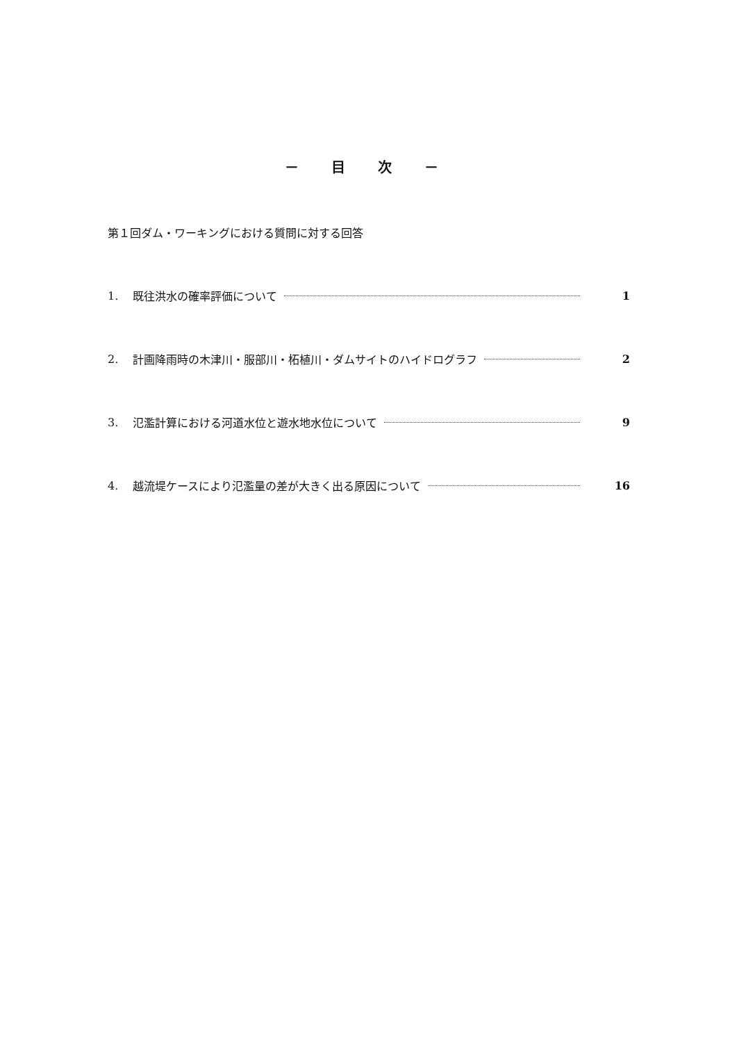－ 目 次 －
第１回ダム・ワーキングにおける質問に対する回答
1. 既往洪水の確率評価について 1
2. 計画降雨時の木津川・服部川・柘植川・ダムサイトのハイドログラフ 2
3. 氾濫計算における河道水位と遊水地水位について 9
4. 越流堤ケースにより氾濫量の差が大きく出る原因について 16